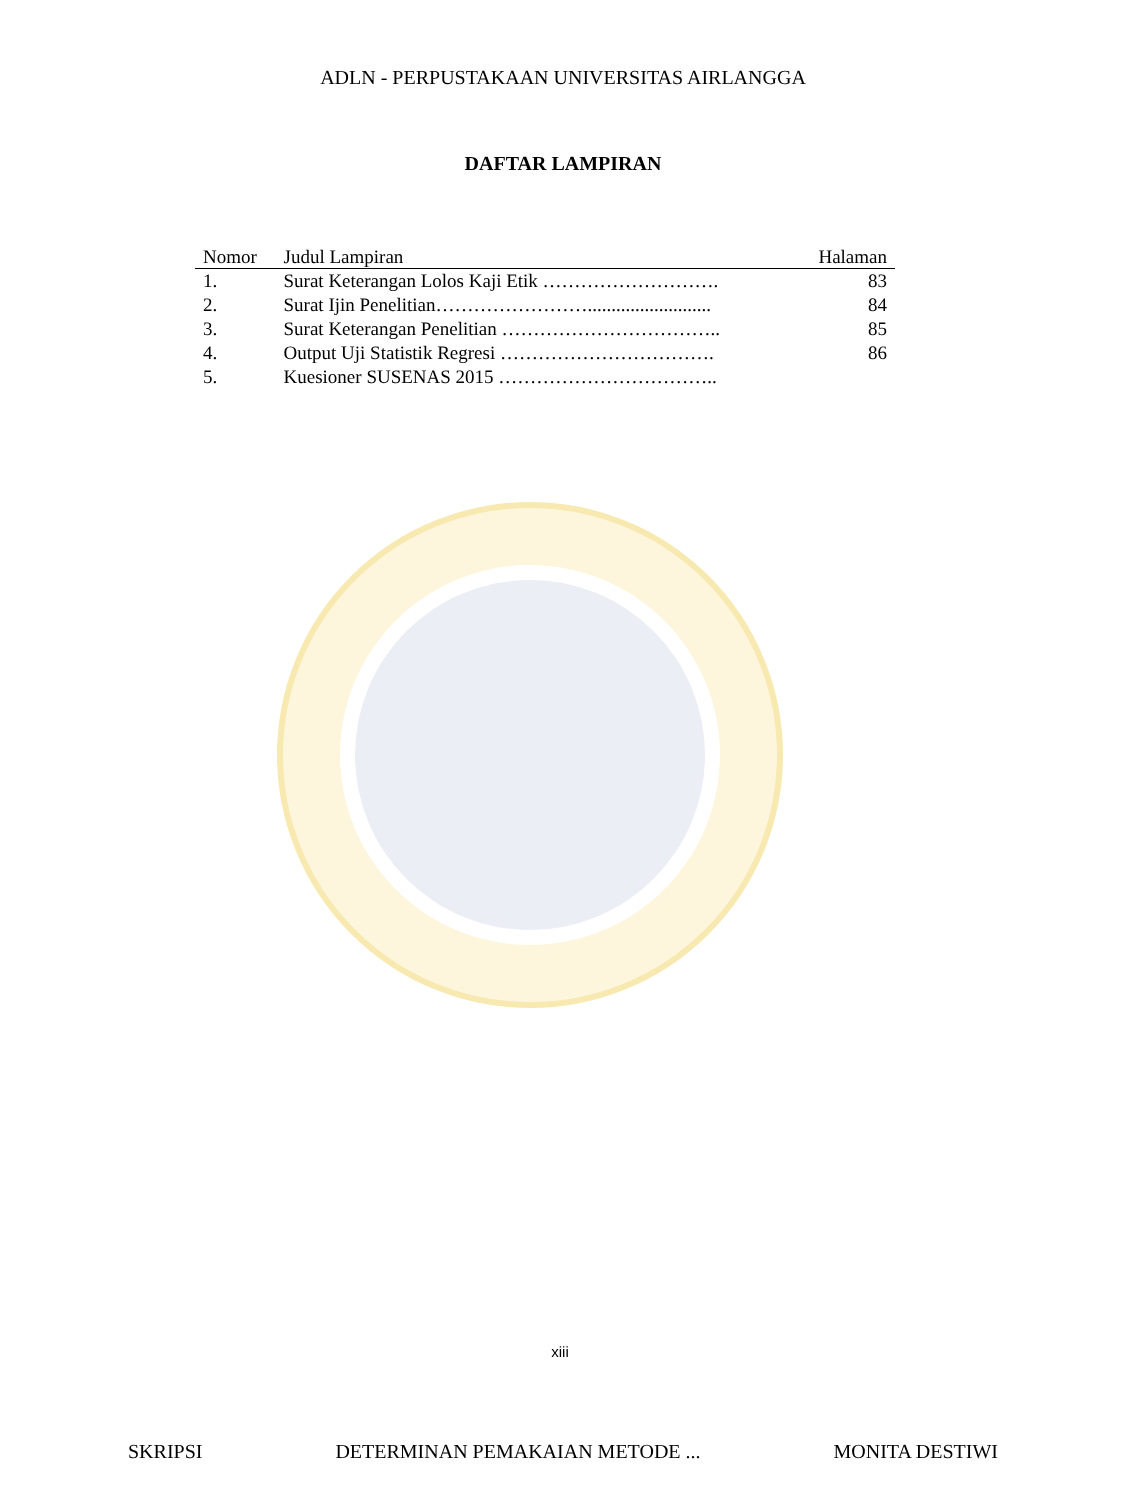ADLN - PERPUSTAKAAN UNIVERSITAS AIRLANGGA
DAFTAR LAMPIRAN
| Nomor | Judul Lampiran | Halaman |
| --- | --- | --- |
| 1. | Surat Keterangan Lolos Kaji Etik ………………………. | 83 |
| 2. | Surat Ijin Penelitian…………………….......................... | 84 |
| 3. | Surat Keterangan Penelitian …………………………….. | 85 |
| 4. | Output Uji Statistik Regresi ……………………………. | 86 |
| 5. | Kuesioner SUSENAS 2015 …………………………….. | |
xiii
SKRIPSI DETERMINAN PEMAKAIAN METODE ... MONITA DESTIWI